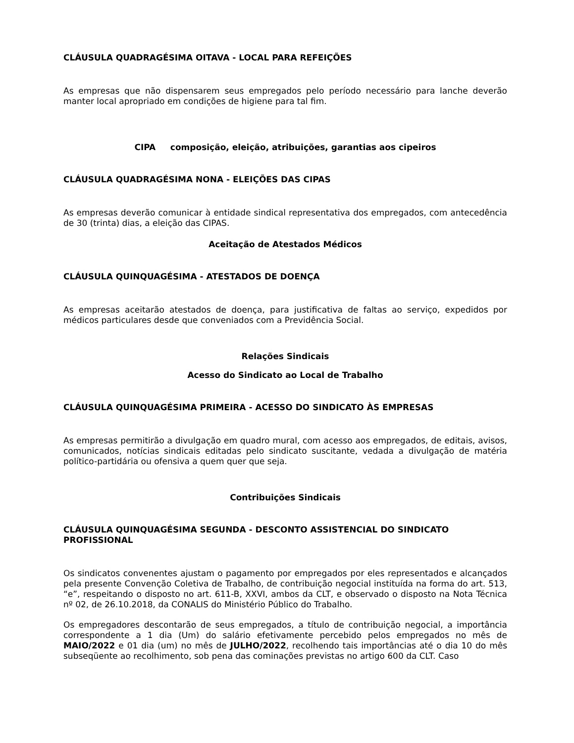CLÁUSULA QUADRAGÉSIMA OITAVA - LOCAL PARA REFEIÇÕES
As empresas que não dispensarem seus empregados pelo período necessário para lanche deverão manter local apropriado em condições de higiene para tal fim.
CIPA composição, eleição, atribuições, garantias aos cipeiros
CLÁUSULA QUADRAGÉSIMA NONA - ELEIÇÕES DAS CIPAS
As empresas deverão comunicar à entidade sindical representativa dos empregados, com antecedência de 30 (trinta) dias, a eleição das CIPAS.
Aceitação de Atestados Médicos
CLÁUSULA QUINQUAGÉSIMA - ATESTADOS DE DOENÇA
As empresas aceitarão atestados de doença, para justificativa de faltas ao serviço, expedidos por médicos particulares desde que conveniados com a Previdência Social.
Relações Sindicais
Acesso do Sindicato ao Local de Trabalho
CLÁUSULA QUINQUAGÉSIMA PRIMEIRA - ACESSO DO SINDICATO ÀS EMPRESAS
As empresas permitirão a divulgação em quadro mural, com acesso aos empregados, de editais, avisos, comunicados, notícias sindicais editadas pelo sindicato suscitante, vedada a divulgação de matéria político-partidária ou ofensiva a quem quer que seja.
Contribuições Sindicais
CLÁUSULA QUINQUAGÉSIMA SEGUNDA - DESCONTO ASSISTENCIAL DO SINDICATO PROFISSIONAL
Os sindicatos convenentes ajustam o pagamento por empregados por eles representados e alcançados pela presente Convenção Coletiva de Trabalho, de contribuição negocial instituída na forma do art. 513, “e”, respeitando o disposto no art. 611-B, XXVI, ambos da CLT, e observado o disposto na Nota Técnica nº 02, de 26.10.2018, da CONALIS do Ministério Público do Trabalho.
Os empregadores descontarão de seus empregados, a título de contribuição negocial, a importância correspondente a 1 dia (Um) do salário efetivamente percebido pelos empregados no mês de MAIO/2022 e 01 dia (um) no mês de JULHO/2022, recolhendo tais importâncias até o dia 10 do mês subseqüente ao recolhimento, sob pena das cominações previstas no artigo 600 da CLT. Caso